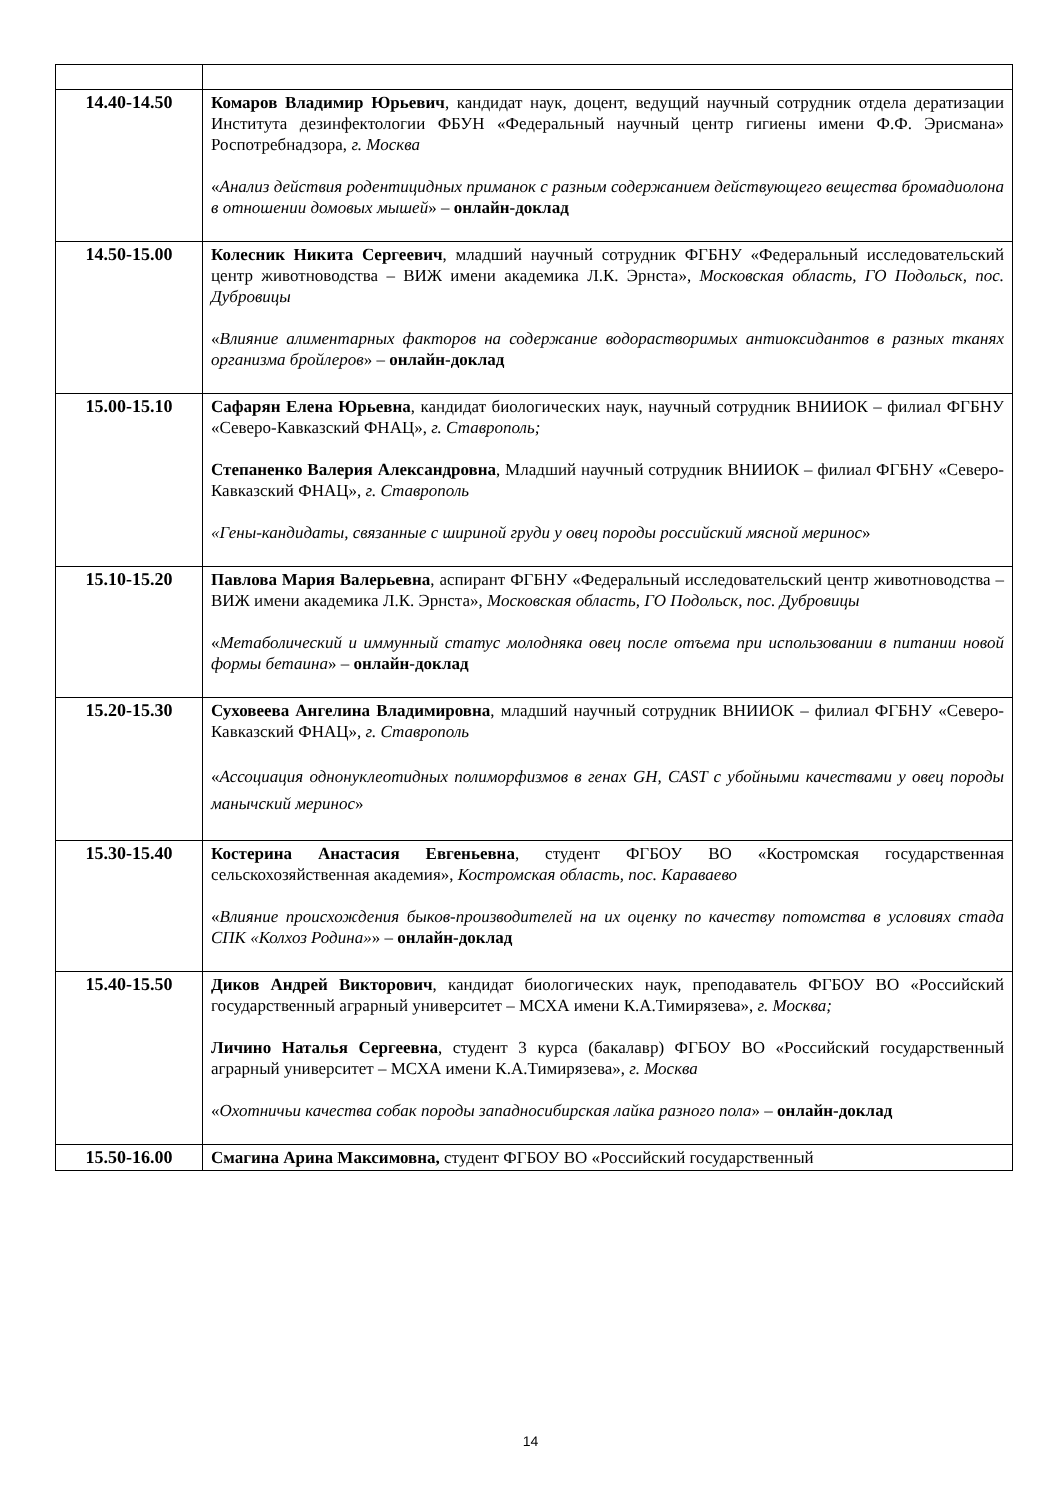| 14.40-14.50 | Комаров Владимир Юрьевич , кандидат наук, доцент, ведущий научный сотрудник отдела дератизации Института дезинфектологии ФБУН «Федеральный научный центр гигиены имени Ф.Ф. Эрисмана» Роспотребнадзора, г. Москва « Анализ действия родентицидных приманок с разным содержанием действующего вещества бромадиолона в отношении домовых мышей » – онлайн-доклад |
| 14.50-15.00 | Колесник Никита Сергеевич , младший научный сотрудник ФГБНУ «Федеральный исследовательский центр животноводства – ВИЖ имени академика Л.К. Эрнста», Московская область, ГО Подольск, пос. Дубровицы « Влияние алиментарных факторов на содержание водорастворимых антиоксидантов в разных тканях организма бройлеров » – онлайн-доклад |
| 15.00-15.10 | Сафарян Елена Юрьевна , кандидат биологических наук, научный сотрудник ВНИИОК – филиал ФГБНУ «Северо-Кавказский ФНАЦ», г. Ставрополь; Степаненко Валерия Александровна , Младший научный сотрудник ВНИИОК – филиал ФГБНУ «Северо-Кавказский ФНАЦ», г. Ставрополь «Гены-кандидаты, связанные с шириной груди у овец породы российский мясной меринос » |
| 15.10-15.20 | Павлова Мария Валерьевна , аспирант ФГБНУ «Федеральный исследовательский центр животноводства – ВИЖ имени академика Л.К. Эрнста», Московская область, ГО Подольск, пос. Дубровицы « Метаболический и иммунный статус молодняка овец после отъема при использовании в питании новой формы бетаина » – онлайн-доклад |
| 15.20-15.30 | Суховеева Ангелина Владимировна , младший научный сотрудник ВНИИОК – филиал ФГБНУ «Северо-Кавказский ФНАЦ», г. Ставрополь « Ассоциация однонуклеотидных полиморфизмов в генах GH, CAST с убойными качествами у овец породы манычский меринос » |
| 15.30-15.40 | Костерина Анастасия Евгеньевна , студент ФГБОУ ВО «Костромская государственная сельскохозяйственная академия», Костромская область, пос. Караваево « Влияние происхождения быков-производителей на их оценку по качеству потомства в условиях стада СПК «Колхоз Родина» » – онлайн-доклад |
| 15.40-15.50 | Диков Андрей Викторович , кандидат биологических наук, преподаватель ФГБОУ ВО «Российский государственный аграрный университет – МСХА имени К.А.Тимирязева», г. Москва; Личино Наталья Сергеевна , студент 3 курса (бакалавр) ФГБОУ ВО «Российский государственный аграрный университет – МСХА имени К.А.Тимирязева», г. Москва « Охотничьи качества собак породы западносибирская лайка разного пола » – онлайн-доклад |
| 15.50-16.00 | Смагина Арина Максимовна, студент ФГБОУ ВО «Российский государственный |
14